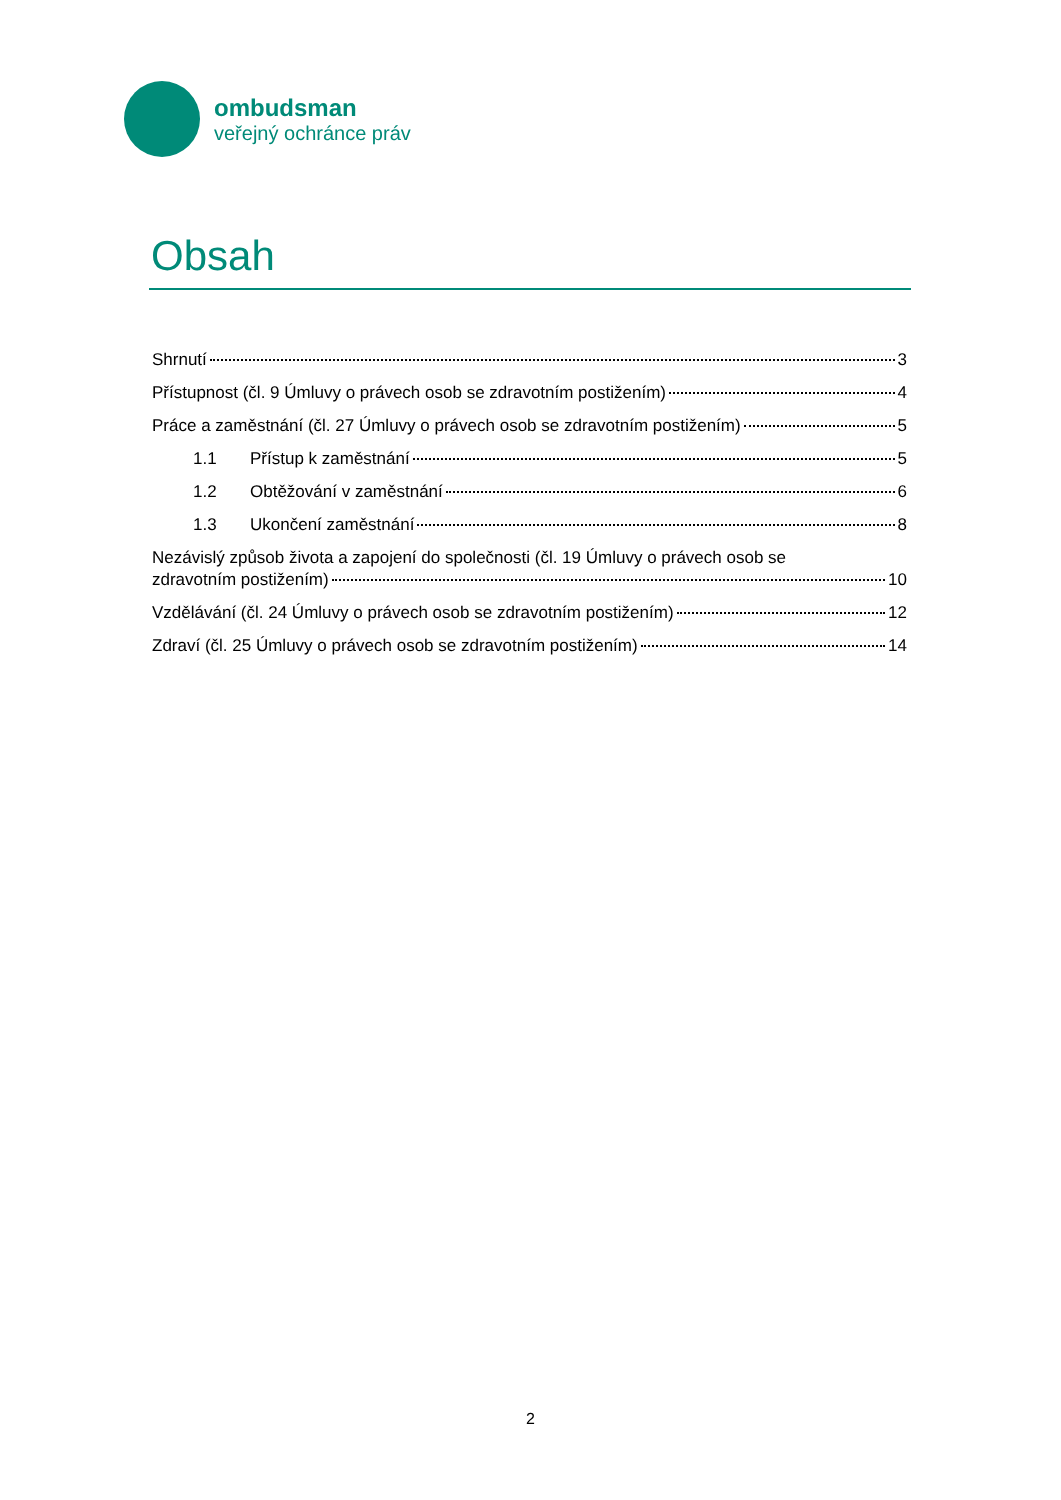ombudsman
veřejný ochránce práv
Obsah
Shrnutí 3
Přístupnost (čl. 9 Úmluvy o právech osob se zdravotním postižením) 4
Práce a zaměstnání (čl. 27 Úmluvy o právech osob se zdravotním postižením) 5
1.1 Přístup k zaměstnání 5
1.2 Obtěžování v zaměstnání 6
1.3 Ukončení zaměstnání 8
Nezávislý způsob života a zapojení do společnosti (čl. 19 Úmluvy o právech osob se
zdravotním postižením) 10
Vzdělávání (čl. 24 Úmluvy o právech osob se zdravotním postižením) 12
Zdraví (čl. 25 Úmluvy o právech osob se zdravotním postižením) 14
2